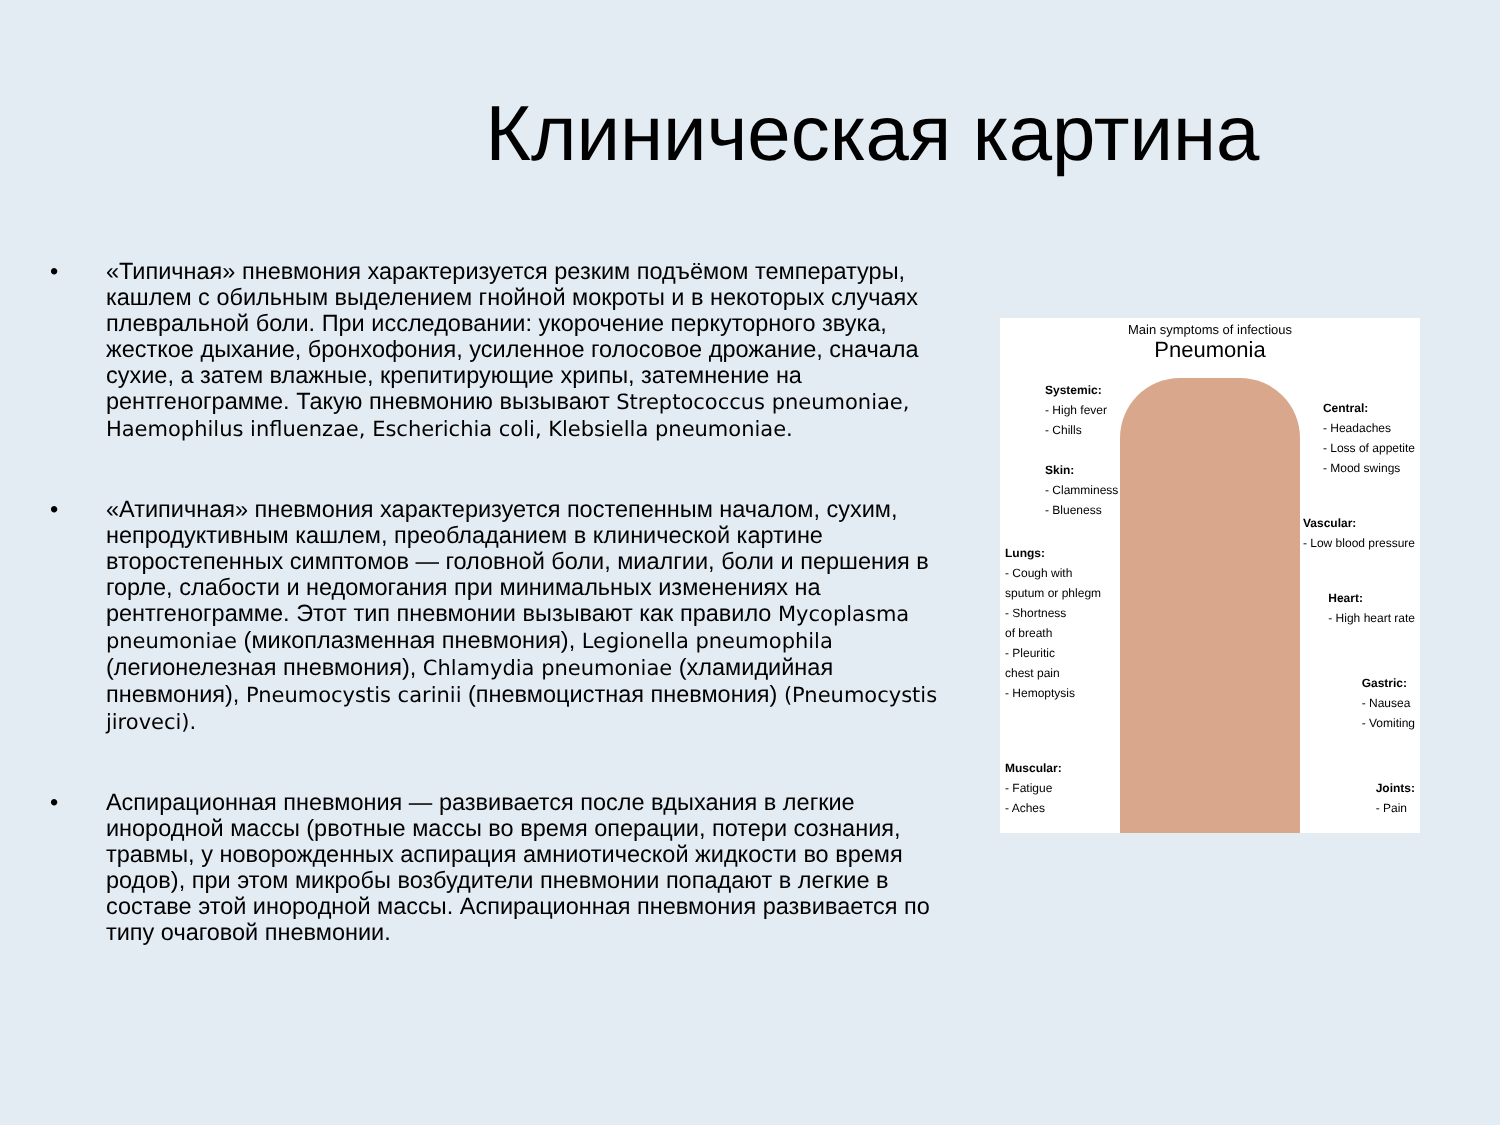Клиническая картина
• «Типичная» пневмония характеризуется резким подъёмом температуры, кашлем с обильным выделением гнойной мокроты и в некоторых случаях плевральной боли. При исследовании: укорочение перкуторного звука, жесткое дыхание, бронхофония, усиленное голосовое дрожание, сначала сухие, а затем влажные, крепитирующие хрипы, затемнение на рентгенограмме. Такую пневмонию вызывают Streptococcus pneumoniae, Haemophilus influenzae, Escherichia coli, Klebsiella pneumoniae.
• «Атипичная» пневмония характеризуется постепенным началом, сухим, непродуктивным кашлем, преобладанием в клинической картине второстепенных симптомов — головной боли, миалгии, боли и першения в горле, слабости и недомогания при минимальных изменениях на рентгенограмме. Этот тип пневмонии вызывают как правило Mycoplasma pneumoniae (микоплазменная пневмония), Legionella pneumophila (легионелезная пневмония), Chlamydia pneumoniae (хламидийная пневмония), Pneumocystis carinii (пневмоцистная пневмония) (Pneumocystis jiroveci).
• Аспирационная пневмония — развивается после вдыхания в легкие инородной массы (рвотные массы во время операции, потери сознания, травмы, у новорожденных аспирация амниотической жидкости во время родов), при этом микробы возбудители пневмонии попадают в легкие в составе этой инородной массы. Аспирационная пневмония развивается по типу очаговой пневмонии.
Main symptoms of infectious
Pneumonia
Systemic:
- High fever
- Chills
Skin:
- Clamminess
- Blueness
Lungs:
- Cough with
sputum or phlegm
- Shortness
of breath
- Pleuritic
chest pain
- Hemoptysis
Muscular:
- Fatigue
- Aches
Central:
- Headaches
- Loss of appetite
- Mood swings
Vascular:
- Low blood pressure
Heart:
- High heart rate
Gastric:
- Nausea
- Vomiting
Joints:
- Pain